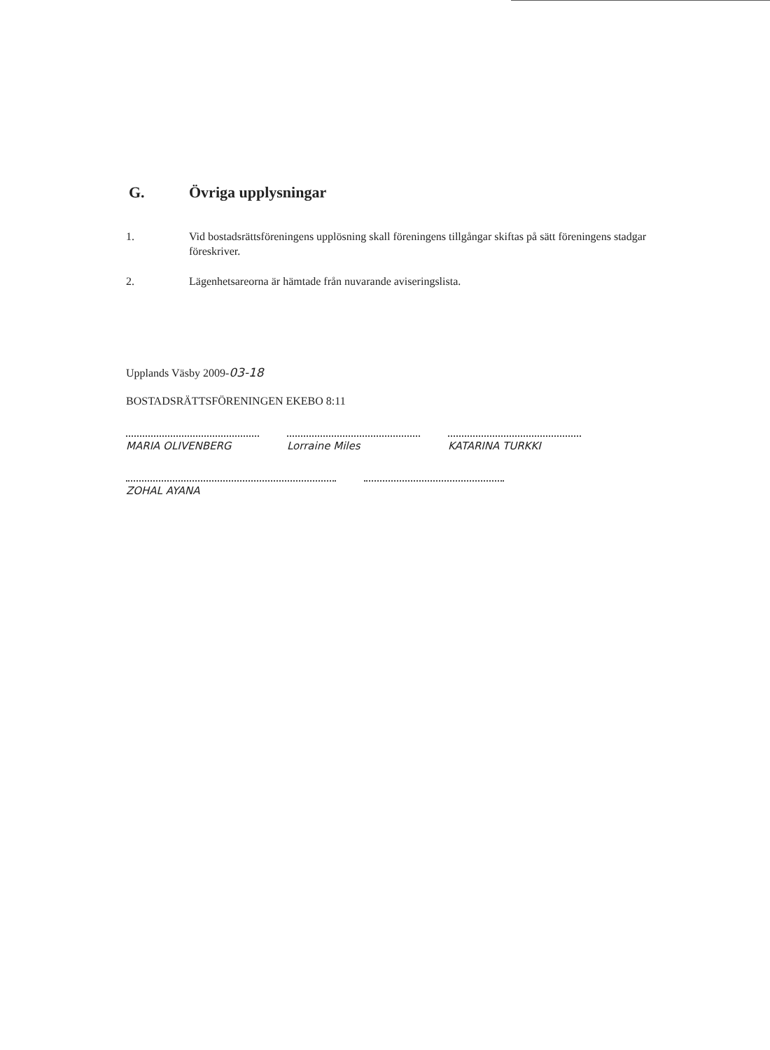G. Övriga upplysningar
1. Vid bostadsrättsföreningens upplösning skall föreningens tillgångar skiftas på sätt föreningens stadgar föreskriver.
2. Lägenhetsareorna är hämtade från nuvarande aviseringslista.
Upplands Väsby 2009-03-18
BOSTADSRÄTTSFÖRENINGEN EKEBO 8:11
MARIA OLIVENBERG Lorraine Miles KATARINA TURKKI
ZOHAL AYANA